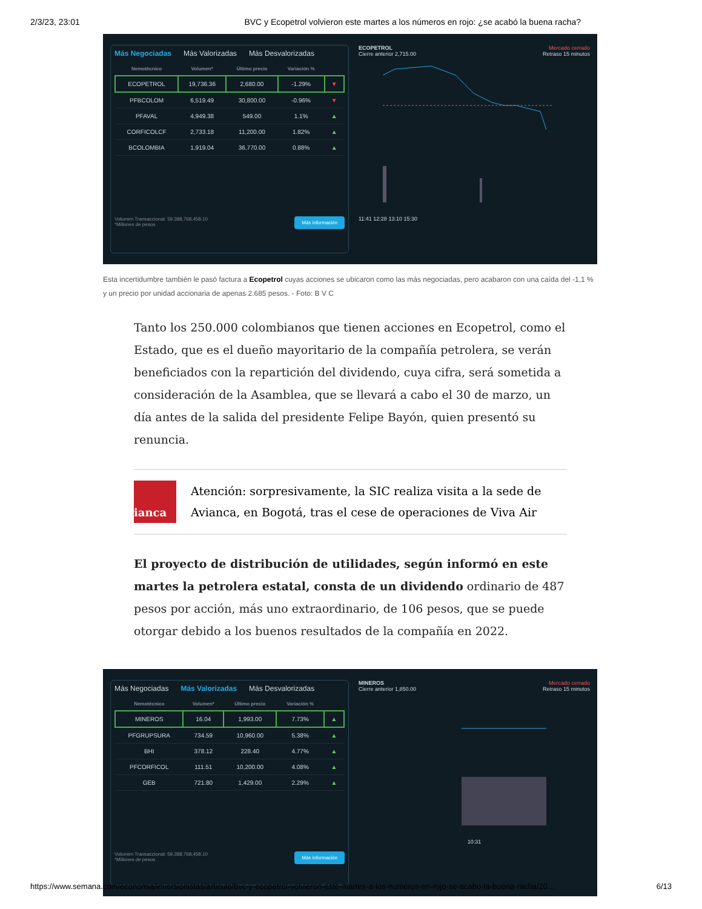2/3/23, 23:01 BVC y Ecopetrol volvieron este martes a los números en rojo: ¿se acabó la buena racha?
Más Negociadas Más Valorizadas Más Desvalorizadas
| Nemotécnico | Volumen* | Último precio | Variación % | |
| --- | --- | --- | --- | --- |
| ECOPETROL | 19,736.36 | 2,680.00 | -1.29% | ▼ |
| PFBCOLOM | 6,519.49 | 30,800.00 | -0.96% | ▼ |
| PFAVAL | 4,949.38 | 549.00 | 1.1% | ▲ |
| CORFICOLCF | 2,733.18 | 11,200.00 | 1.82% | ▲ |
| BCOLOMBIA | 1,919.04 | 36,770.00 | 0.88% | ▲ |
Más información Volumen Transaccional: 59,388,768,458.10
*Millones de pesos
ECOPETROL Mercado cerrado
Cierre anterior 2,715.00 Retraso 15 minutos
11:41 12:28 13:10 15:30
Esta incertidumbre también le pasó factura a Ecopetrol cuyas acciones se ubicaron como las más negociadas, pero acabaron con una caída del -1,1 % y un precio por unidad accionaria de apenas 2.685 pesos. - Foto: B V C
Tanto los 250.000 colombianos que tienen acciones en Ecopetrol, como el Estado, que es el dueño mayoritario de la compañía petrolera, se verán beneficiados con la repartición del dividendo, cuya cifra, será sometida a consideración de la Asamblea, que se llevará a cabo el 30 de marzo, un día antes de la salida del presidente Felipe Bayón, quien presentó su renuncia.
ianca
Atención: sorpresivamente, la SIC realiza visita a la sede de Avianca, en Bogotá, tras el cese de operaciones de Viva Air
El proyecto de distribución de utilidades, según informó en este martes la petrolera estatal, consta de un dividendo ordinario de 487 pesos por acción, más uno extraordinario, de 106 pesos, que se puede otorgar debido a los buenos resultados de la compañía en 2022.
Más Negociadas Más Valorizadas Más Desvalorizadas
| Nemotécnico | Volumen* | Último precio | Variación % | |
| --- | --- | --- | --- | --- |
| MINEROS | 16.04 | 1,993.00 | 7.73% | ▲ |
| PFGRUPSURA | 734.59 | 10,960.00 | 5.38% | ▲ |
| BHI | 378.12 | 228.40 | 4.77% | ▲ |
| PFCORFICOL | 111.51 | 10,200.00 | 4.08% | ▲ |
| GEB | 721.80 | 1,429.00 | 2.29% | ▲ |
Más información Volumen Transaccional: 59,388,768,458.10
*Millones de pesos
MINEROS Mercado cerrado
Cierre anterior 1,850.00 Retraso 15 minutos
10:31
https://www.semana.com/economia/inversionistas/articulo/bvc-y-ecopetrol-volvieron-este-martes-a-los-numeros-en-rojo-se-acabo-la-buena-racha/20… 6/13